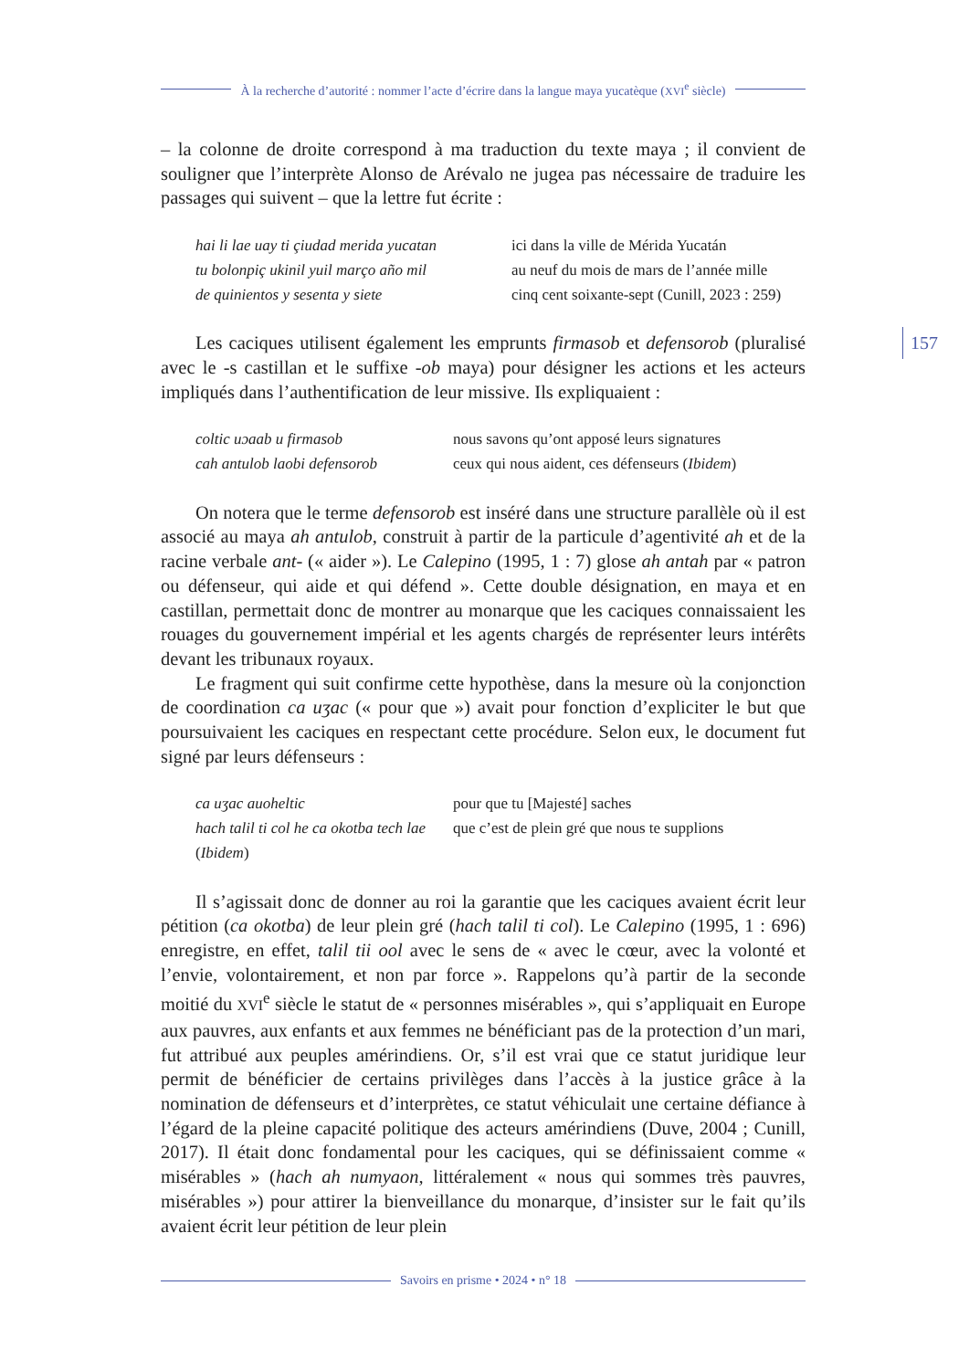À la recherche d’autorité : nommer l’acte d’écrire dans la langue maya yucatèque (XVI<sup>e</sup> siècle)
157
– la colonne de droite correspond à ma traduction du texte maya ; il convient de souligner que l’interprète Alonso de Arévalo ne jugea pas nécessaire de traduire les passages qui suivent – que la lettre fut écrite :
| hai li lae uay ti çiudad merida yucatan | ici dans la ville de Mérida Yucatán |
| tu bolonpiç ukinil yuil março año mil | au neuf du mois de mars de l’année mille |
| de quinientos y sesenta y siete | cinq cent soixante-sept (Cunill, 2023 : 259) |
Les caciques utilisent également les emprunts firmasob et defensorob (pluralisé avec le -s castillan et le suffixe -ob maya) pour désigner les actions et les acteurs impliqués dans l’authentification de leur missive. Ils expliquaient :
| coltic uɔaab u firmasob | nous savons qu’ont apposé leurs signatures |
| cah antulob laobi defensorob | ceux qui nous aident, ces défenseurs ( Ibidem ) |
On notera que le terme defensorob est inséré dans une structure parallèle où il est associé au maya ah antulob, construit à partir de la particule d’agentivité ah et de la racine verbale ant- (« aider »). Le Calepino (1995, 1 : 7) glose ah antah par « patron ou défenseur, qui aide et qui défend ». Cette double désignation, en maya et en castillan, permettait donc de montrer au monarque que les caciques connaissaient les rouages du gouvernement impérial et les agents chargés de représenter leurs intérêts devant les tribunaux royaux.
Le fragment qui suit confirme cette hypothèse, dans la mesure où la conjonction de coordination ca uʒac (« pour que ») avait pour fonction d’expliciter le but que poursuivaient les caciques en respectant cette procédure. Selon eux, le document fut signé par leurs défenseurs :
| ca uʒac auoheltic | pour que tu [Majesté] saches |
| hach talil ti col he ca okotba tech lae | que c’est de plein gré que nous te supplions |
| ( Ibidem ) | |
Il s’agissait donc de donner au roi la garantie que les caciques avaient écrit leur pétition (ca okotba) de leur plein gré (hach talil ti col). Le Calepino (1995, 1 : 696) enregistre, en effet, talil tii ool avec le sens de « avec le cœur, avec la volonté et l’envie, volontairement, et non par force ». Rappelons qu’à partir de la seconde moitié du XVI<sup>e</sup> siècle le statut de « personnes misérables », qui s’appliquait en Europe aux pauvres, aux enfants et aux femmes ne bénéficiant pas de la protection d’un mari, fut attribué aux peuples amérindiens. Or, s’il est vrai que ce statut juridique leur permit de bénéficier de certains privilèges dans l’accès à la justice grâce à la nomination de défenseurs et d’interprètes, ce statut véhiculait une certaine défiance à l’égard de la pleine capacité politique des acteurs amérindiens (Duve, 2004 ; Cunill, 2017). Il était donc fondamental pour les caciques, qui se définissaient comme « misérables » (hach ah numyaon, littéralement « nous qui sommes très pauvres, misérables ») pour attirer la bienveillance du monarque, d’insister sur le fait qu’ils avaient écrit leur pétition de leur plein
Savoirs en prisme • 2024 • n° 18